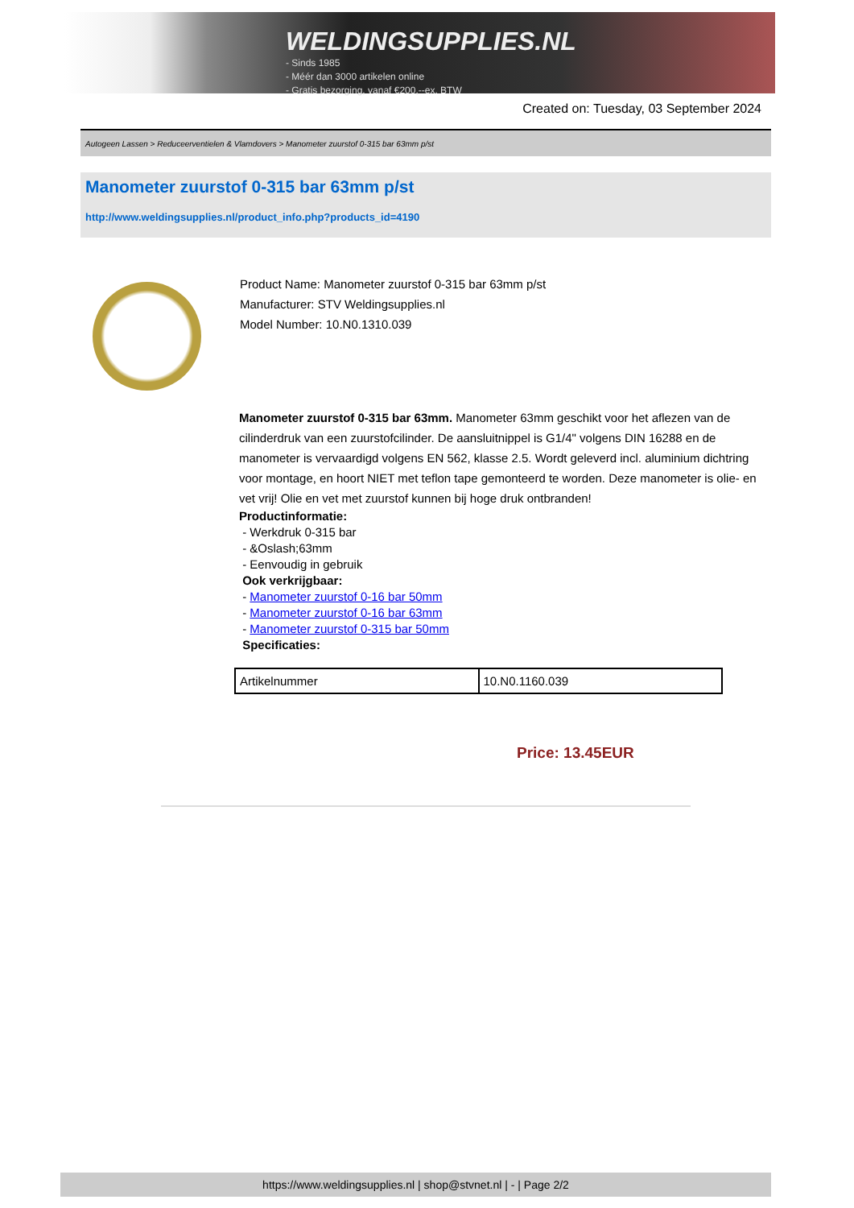WELDINGSUPPLIES.NL
- Sinds 1985
- Méér dan 3000 artikelen online
- Gratis bezorging, vanaf €200,--ex. BTW
Created on: Tuesday, 03 September 2024
Autogeen Lassen > Reduceerventielen & Vlamdovers > Manometer zuurstof 0-315 bar 63mm p/st
Manometer zuurstof 0-315 bar 63mm p/st
http://www.weldingsupplies.nl/product_info.php?products_id=4190
Product Name: Manometer zuurstof 0-315 bar 63mm p/st
Manufacturer: STV Weldingsupplies.nl
Model Number: 10.N0.1310.039
Manometer zuurstof 0-315 bar 63mm. Manometer 63mm geschikt voor het aflezen van de cilinderdruk van een zuurstofcilinder. De aansluitnippel is G1/4" volgens DIN 16288 en de manometer is vervaardigd volgens EN 562, klasse 2.5. Wordt geleverd incl. aluminium dichtring voor montage, en hoort NIET met teflon tape gemonteerd te worden. Deze manometer is olie- en vet vrij! Olie en vet met zuurstof kunnen bij hoge druk ontbranden!
Productinformatie:
- Werkdruk 0-315 bar
- &Oslash;63mm
- Eenvoudig in gebruik
Ook verkrijgbaar:
- Manometer zuurstof 0-16 bar 50mm
- Manometer zuurstof 0-16 bar 63mm
- Manometer zuurstof 0-315 bar 50mm
Specificaties:
| Artikelnummer | 10.N0.1160.039 |
Price: 13.45EUR
https://www.weldingsupplies.nl | shop@stvnet.nl | - | Page 2/2